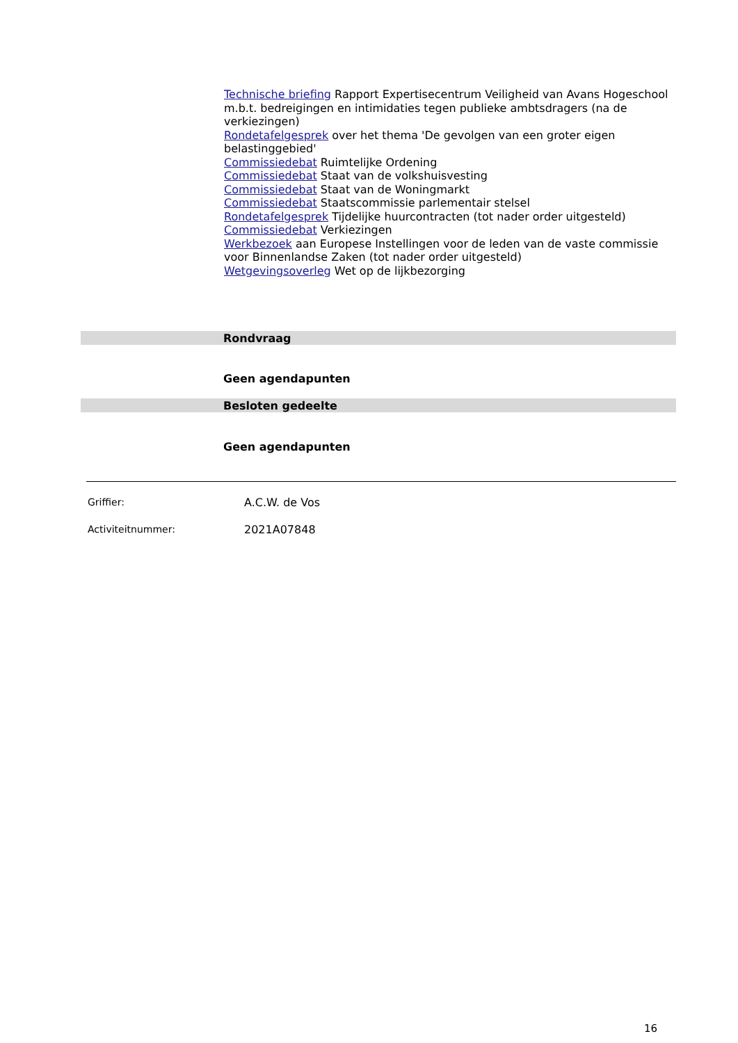Technische briefing Rapport Expertisecentrum Veiligheid van Avans Hogeschool m.b.t. bedreigingen en intimidaties tegen publieke ambtsdragers (na de verkiezingen)
Rondetafelgesprek over het thema 'De gevolgen van een groter eigen belastinggebied'
Commissiedebat Ruimtelijke Ordening
Commissiedebat Staat van de volkshuisvesting
Commissiedebat Staat van de Woningmarkt
Commissiedebat Staatscommissie parlementair stelsel
Rondetafelgesprek Tijdelijke huurcontracten (tot nader order uitgesteld)
Commissiedebat Verkiezingen
Werkbezoek aan Europese Instellingen voor de leden van de vaste commissie voor Binnenlandse Zaken (tot nader order uitgesteld)
Wetgevingsoverleg Wet op de lijkbezorging
Rondvraag
Geen agendapunten
Besloten gedeelte
Geen agendapunten
Griffier: A.C.W. de Vos
Activiteitnummer: 2021A07848
16